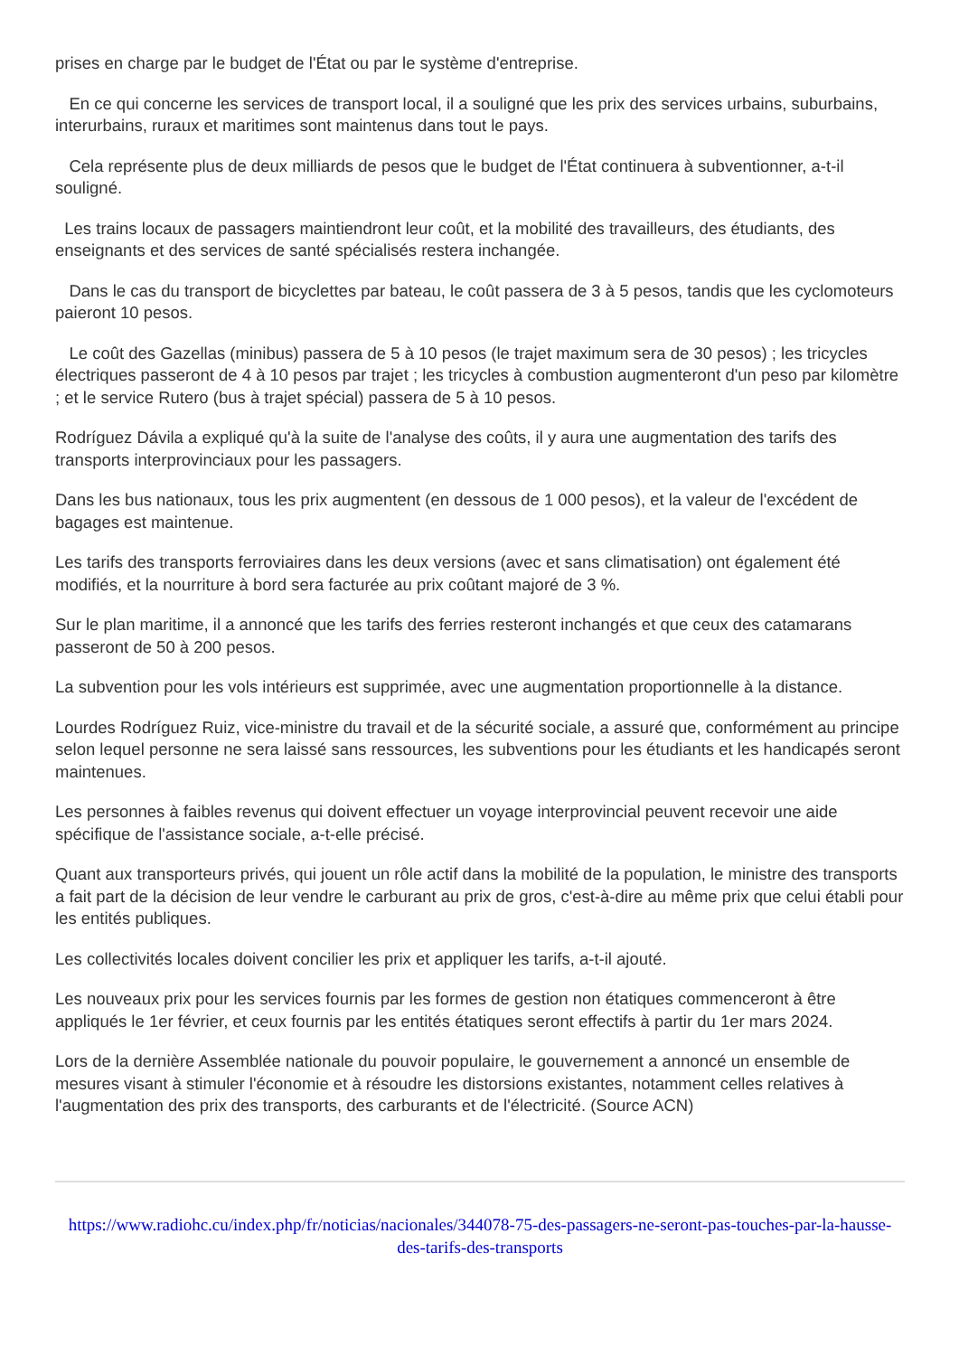prises en charge par le budget de l'État ou par le système d'entreprise.
En ce qui concerne les services de transport local, il a souligné que les prix des services urbains, suburbains, interurbains, ruraux et maritimes sont maintenus dans tout le pays.
Cela représente plus de deux milliards de pesos que le budget de l'État continuera à subventionner, a-t-il souligné.
Les trains locaux de passagers maintiendront leur coût, et la mobilité des travailleurs, des étudiants, des enseignants et des services de santé spécialisés restera inchangée.
Dans le cas du transport de bicyclettes par bateau, le coût passera de 3 à 5 pesos, tandis que les cyclomoteurs paieront 10 pesos.
Le coût des Gazellas (minibus) passera de 5 à 10 pesos (le trajet maximum sera de 30 pesos) ; les tricycles électriques passeront de 4 à 10 pesos par trajet ; les tricycles à combustion augmenteront d'un peso par kilomètre ; et le service Rutero (bus à trajet spécial) passera de 5 à 10 pesos.
Rodríguez Dávila a expliqué qu'à la suite de l'analyse des coûts, il y aura une augmentation des tarifs des transports interprovinciaux pour les passagers.
Dans les bus nationaux, tous les prix augmentent (en dessous de 1 000 pesos), et la valeur de l'excédent de bagages est maintenue.
Les tarifs des transports ferroviaires dans les deux versions (avec et sans climatisation) ont également été modifiés, et la nourriture à bord sera facturée au prix coûtant majoré de 3 %.
Sur le plan maritime, il a annoncé que les tarifs des ferries resteront inchangés et que ceux des catamarans passeront de 50 à 200 pesos.
La subvention pour les vols intérieurs est supprimée, avec une augmentation proportionnelle à la distance.
Lourdes Rodríguez Ruiz, vice-ministre du travail et de la sécurité sociale, a assuré que, conformément au principe selon lequel personne ne sera laissé sans ressources, les subventions pour les étudiants et les handicapés seront maintenues.
Les personnes à faibles revenus qui doivent effectuer un voyage interprovincial peuvent recevoir une aide spécifique de l'assistance sociale, a-t-elle précisé.
Quant aux transporteurs privés, qui jouent un rôle actif dans la mobilité de la population, le ministre des transports a fait part de la décision de leur vendre le carburant au prix de gros, c'est-à-dire au même prix que celui établi pour les entités publiques.
Les collectivités locales doivent concilier les prix et appliquer les tarifs, a-t-il ajouté.
Les nouveaux prix pour les services fournis par les formes de gestion non étatiques commenceront à être appliqués le 1er février, et ceux fournis par les entités étatiques seront effectifs à partir du 1er mars 2024.
Lors de la dernière Assemblée nationale du pouvoir populaire, le gouvernement a annoncé un ensemble de mesures visant à stimuler l'économie et à résoudre les distorsions existantes, notamment celles relatives à l'augmentation des prix des transports, des carburants et de l'électricité. (Source ACN)
https://www.radiohc.cu/index.php/fr/noticias/nacionales/344078-75-des-passagers-ne-seront-pas-touches-par-la-hausse-des-tarifs-des-transports